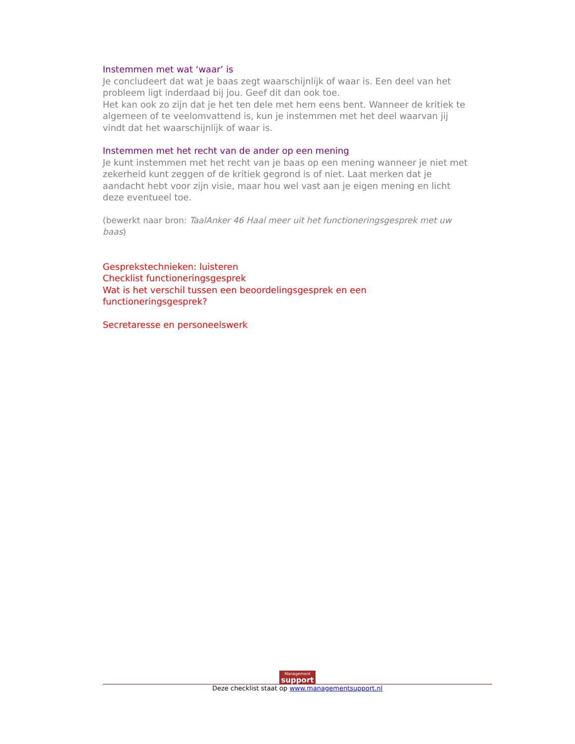Instemmen met wat ‘waar’ is
Je concludeert dat wat je baas zegt waarschijnlijk of waar is. Een deel van het probleem ligt inderdaad bij jou. Geef dit dan ook toe.
Het kan ook zo zijn dat je het ten dele met hem eens bent. Wanneer de kritiek te algemeen of te veelomvattend is, kun je instemmen met het deel waarvan jij vindt dat het waarschijnlijk of waar is.
Instemmen met het recht van de ander op een mening
Je kunt instemmen met het recht van je baas op een mening wanneer je niet met zekerheid kunt zeggen of de kritiek gegrond is of niet. Laat merken dat je aandacht hebt voor zijn visie, maar hou wel vast aan je eigen mening en licht deze eventueel toe.
(bewerkt naar bron: TaalAnker 46 Haal meer uit het functioneringsgesprek met uw baas)
Gesprekstechnieken: luisteren
Checklist functioneringsgesprek
Wat is het verschil tussen een beoordelingsgesprek en een functioneringsgesprek?
Secretaresse en personeelswerk
Management support
Deze checklist staat op www.managementsupport.nl